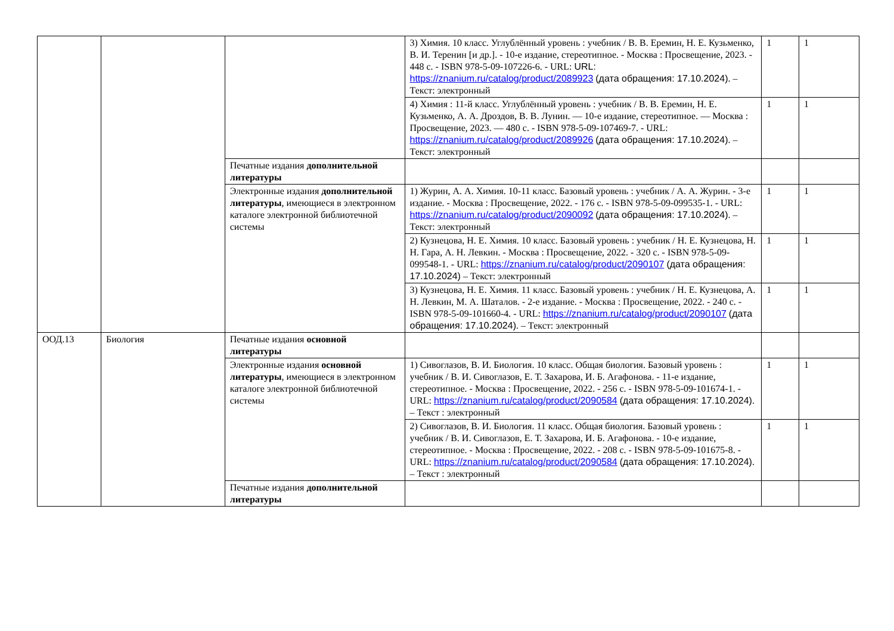| | | | 3) Химия. 10 класс. Углублённый уровень : учебник / В. В. Еремин, Н. Е. Кузьменко, В. И. Теренин [и др.]. - 10-е издание, стереотипное. - Москва : Просвещение, 2023. - 448 с. - ISBN 978-5-09-107226-6. - URL: URL: https://znanium.ru/catalog/product/2089923 (дата обращения: 17.10.2024) . – Текст: электронный | 1 | 1 |
| | | | 4) Химия : 11-й класс. Углублённый уровень : учебник / В. В. Еремин, Н. Е. Кузьменко, А. А. Дроздов, В. В. Лунин. — 10-е издание, стереотипное. — Москва : Просвещение, 2023. — 480 с. - ISBN 978-5-09-107469-7. - URL: https://znanium.ru/catalog/product/2089926 (дата обращения: 17.10.2024) . – Текст: электронный | 1 | 1 |
| | | Печатные издания дополнительной литературы | | | |
| | | Электронные издания дополнительной литературы , имеющиеся в электронном каталоге электронной библиотечной системы | 1) Журин, А. А. Химия. 10-11 класс. Базовый уровень : учебник / А. А. Журин. - 3-е издание. - Москва : Просвещение, 2022. - 176 с. - ISBN 978-5-09-099535-1. - URL: https://znanium.ru/catalog/product/2090092 (дата обращения: 17.10.2024) . – Текст: электронный | 1 | 1 |
| | | | 2) Кузнецова, Н. Е. Химия. 10 класс. Базовый уровень : учебник / Н. Е. Кузнецова, Н. Н. Гара, А. Н. Левкин. - Москва : Просвещение, 2022. - 320 с. - ISBN 978-5-09-099548-1. - URL: https://znanium.ru/catalog/product/2090107 (дата обращения: 17.10.2024) – Текст: электронный | 1 | 1 |
| | | | 3) Кузнецова, Н. Е. Химия. 11 класс. Базовый уровень : учебник / Н. Е. Кузнецова, А. Н. Левкин, М. А. Шаталов. - 2-е издание. - Москва : Просвещение, 2022. - 240 с. - ISBN 978-5-09-101660-4. - URL: https://znanium.ru/catalog/product/2090107 (дата обращения: 17.10.2024) . – Текст: электронный | 1 | 1 |
| ООД.13 | Биология | Печатные издания основной литературы | | | |
| | | Электронные издания основной литературы , имеющиеся в электронном каталоге электронной библиотечной системы | 1) Сивоглазов, В. И. Биология. 10 класс. Общая биология. Базовый уровень : учебник / В. И. Сивоглазов, Е. Т. Захарова, И. Б. Агафонова. - 11-е издание, стереотипное. - Москва : Просвещение, 2022. - 256 с. - ISBN 978-5-09-101674-1. - URL: https://znanium.ru/catalog/product/2090584 (дата обращения: 17.10.2024) . – Текст : электронный | 1 | 1 |
| | | | 2) Сивоглазов, В. И. Биология. 11 класс. Общая биология. Базовый уровень : учебник / В. И. Сивоглазов, Е. Т. Захарова, И. Б. Агафонова. - 10-е издание, стереотипное. - Москва : Просвещение, 2022. - 208 с. - ISBN 978-5-09-101675-8. - URL: https://znanium.ru/catalog/product/2090584 (дата обращения: 17.10.2024) . – Текст : электронный | 1 | 1 |
| | | Печатные издания дополнительной литературы | | | |